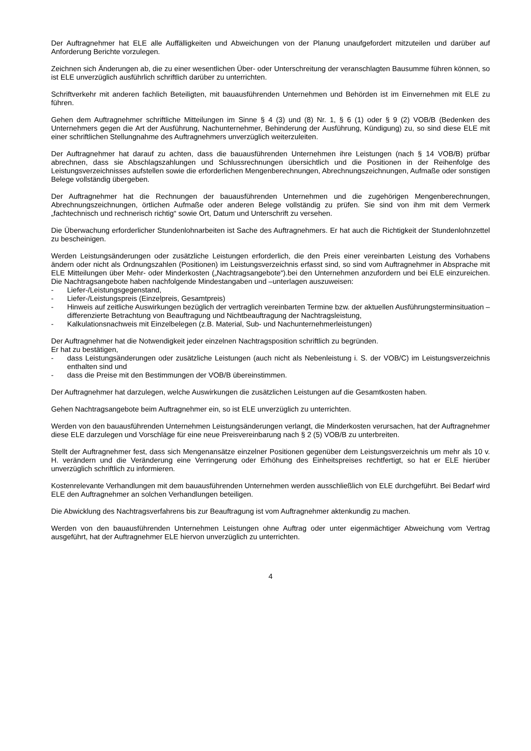Der Auftragnehmer hat ELE alle Auffälligkeiten und Abweichungen von der Planung unaufgefordert mitzuteilen und darüber auf Anforderung Berichte vorzulegen.
Zeichnen sich Änderungen ab, die zu einer wesentlichen Über- oder Unterschreitung der veranschlagten Bausumme führen können, so ist ELE unverzüglich ausführlich schriftlich darüber zu unterrichten.
Schriftverkehr mit anderen fachlich Beteiligten, mit bauausführenden Unternehmen und Behörden ist im Einvernehmen mit ELE zu führen.
Gehen dem Auftragnehmer schriftliche Mitteilungen im Sinne § 4 (3) und (8) Nr. 1, § 6 (1) oder § 9 (2) VOB/B (Bedenken des Unternehmers gegen die Art der Ausführung, Nachunternehmer, Behinderung der Ausführung, Kündigung) zu, so sind diese ELE mit einer schriftlichen Stellungnahme des Auftragnehmers unverzüglich weiterzuleiten.
Der Auftragnehmer hat darauf zu achten, dass die bauausführenden Unternehmen ihre Leistungen (nach § 14 VOB/B) prüfbar abrechnen, dass sie Abschlagszahlungen und Schlussrechnungen übersichtlich und die Positionen in der Reihenfolge des Leistungsverzeichnisses aufstellen sowie die erforderlichen Mengenberechnungen, Abrechnungszeichnungen, Aufmaße oder sonstigen Belege vollständig übergeben.
Der Auftragnehmer hat die Rechnungen der bauausführenden Unternehmen und die zugehörigen Mengenberechnungen, Abrechnungszeichnungen, örtlichen Aufmaße oder anderen Belege vollständig zu prüfen. Sie sind von ihm mit dem Vermerk „fachtechnisch und rechnerisch richtig“ sowie Ort, Datum und Unterschrift zu versehen.
Die Überwachung erforderlicher Stundenlohnarbeiten ist Sache des Auftragnehmers. Er hat auch die Richtigkeit der Stundenlohnzettel zu bescheinigen.
Werden Leistungsänderungen oder zusätzliche Leistungen erforderlich, die den Preis einer vereinbarten Leistung des Vorhabens ändern oder nicht als Ordnungszahlen (Positionen) im Leistungsverzeichnis erfasst sind, so sind vom Auftragnehmer in Absprache mit ELE Mitteilungen über Mehr- oder Minderkosten („Nachtragsangebote“).bei den Unternehmen anzufordern und bei ELE einzureichen. Die Nachtragsangebote haben nachfolgende Mindestangaben und –unterlagen auszuweisen:
- Liefer-/Leistungsgegenstand,
- Liefer-/Leistungspreis (Einzelpreis, Gesamtpreis)
- Hinweis auf zeitliche Auswirkungen bezüglich der vertraglich vereinbarten Termine bzw. der aktuellen Ausführungsterminsituation – differenzierte Betrachtung von Beauftragung und Nichtbeauftragung der Nachtragsleistung,
- Kalkulationsnachweis mit Einzelbelegen (z.B. Material, Sub- und Nachunternehmerleistungen)
Der Auftragnehmer hat die Notwendigkeit jeder einzelnen Nachtragsposition schriftlich zu begründen.
Er hat zu bestätigen,
- dass Leistungsänderungen oder zusätzliche Leistungen (auch nicht als Nebenleistung i. S. der VOB/C) im Leistungsverzeichnis enthalten sind und
- dass die Preise mit den Bestimmungen der VOB/B übereinstimmen.
Der Auftragnehmer hat darzulegen, welche Auswirkungen die zusätzlichen Leistungen auf die Gesamtkosten haben.
Gehen Nachtragsangebote beim Auftragnehmer ein, so ist ELE unverzüglich zu unterrichten.
Werden von den bauausführenden Unternehmen Leistungsänderungen verlangt, die Minderkosten verursachen, hat der Auftragnehmer diese ELE darzulegen und Vorschläge für eine neue Preisvereinbarung nach § 2 (5) VOB/B zu unterbreiten.
Stellt der Auftragnehmer fest, dass sich Mengenansätze einzelner Positionen gegenüber dem Leistungsverzeichnis um mehr als 10 v. H. verändern und die Veränderung eine Verringerung oder Erhöhung des Einheitspreises rechtfertigt, so hat er ELE hierüber unverzüglich schriftlich zu informieren.
Kostenrelevante Verhandlungen mit dem bauausführenden Unternehmen werden ausschließlich von ELE durchgeführt. Bei Bedarf wird ELE den Auftragnehmer an solchen Verhandlungen beteiligen.
Die Abwicklung des Nachtragsverfahrens bis zur Beauftragung ist vom Auftragnehmer aktenkundig zu machen.
Werden von den bauausführenden Unternehmen Leistungen ohne Auftrag oder unter eigenmächtiger Abweichung vom Vertrag ausgeführt, hat der Auftragnehmer ELE hiervon unverzüglich zu unterrichten.
4